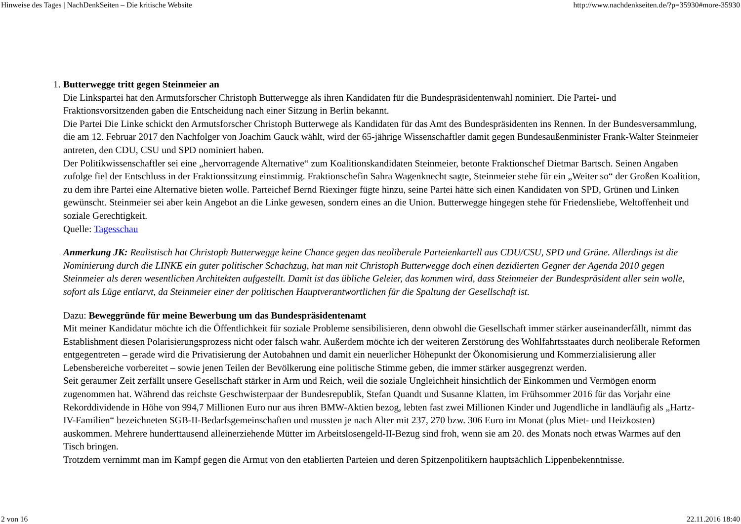Hinweise des Tages | NachDenkSeiten – Die kritische Website http://www.nachdenkseiten.de/?p=35930#more-35930
1.
Butterwegge tritt gegen Steinmeier an
Die Linkspartei hat den Armutsforscher Christoph Butterwegge als ihren Kandidaten für die Bundespräsidentenwahl nominiert. Die Partei- und Fraktionsvorsitzenden gaben die Entscheidung nach einer Sitzung in Berlin bekannt.
Die Partei Die Linke schickt den Armutsforscher Christoph Butterwege als Kandidaten für das Amt des Bundespräsidenten ins Rennen. In der Bundesversammlung, die am 12. Februar 2017 den Nachfolger von Joachim Gauck wählt, wird der 65-jährige Wissenschaftler damit gegen Bundesaußenminister Frank-Walter Steinmeier antreten, den CDU, CSU und SPD nominiert haben.
Der Politikwissenschaftler sei eine „hervorragende Alternative“ zum Koalitionskandidaten Steinmeier, betonte Fraktionschef Dietmar Bartsch. Seinen Angaben zufolge fiel der Entschluss in der Fraktionssitzung einstimmig. Fraktionschefin Sahra Wagenknecht sagte, Steinmeier stehe für ein „Weiter so“ der Großen Koalition, zu dem ihre Partei eine Alternative bieten wolle. Parteichef Bernd Riexinger fügte hinzu, seine Partei hätte sich einen Kandidaten von SPD, Grünen und Linken gewünscht. Steinmeier sei aber kein Angebot an die Linke gewesen, sondern eines an die Union. Butterwegge hingegen stehe für Friedensliebe, Weltoffenheit und soziale Gerechtigkeit.
Quelle: Tagesschau
Anmerkung JK: Realistisch hat Christoph Butterwegge keine Chance gegen das neoliberale Parteienkartell aus CDU/CSU, SPD und Grüne. Allerdings ist die Nominierung durch die LINKE ein guter politischer Schachzug, hat man mit Christoph Butterwegge doch einen dezidierten Gegner der Agenda 2010 gegen Steinmeier als deren wesentlichen Architekten aufgestellt. Damit ist das übliche Geleier, das kommen wird, dass Steinmeier der Bundespräsident aller sein wolle, sofort als Lüge entlarvt, da Steinmeier einer der politischen Hauptverantwortlichen für die Spaltung der Gesellschaft ist.
Dazu: Beweggründe für meine Bewerbung um das Bundespräsidentenamt
Mit meiner Kandidatur möchte ich die Öffentlichkeit für soziale Probleme sensibilisieren, denn obwohl die Gesellschaft immer stärker auseinanderfällt, nimmt das Establishment diesen Polarisierungsprozess nicht oder falsch wahr. Außerdem möchte ich der weiteren Zerstörung des Wohlfahrtsstaates durch neoliberale Reformen entgegentreten – gerade wird die Privatisierung der Autobahnen und damit ein neuerlicher Höhepunkt der Ökonomisierung und Kommerzialisierung aller Lebensbereiche vorbereitet – sowie jenen Teilen der Bevölkerung eine politische Stimme geben, die immer stärker ausgegrenzt werden.
Seit geraumer Zeit zerfällt unsere Gesellschaft stärker in Arm und Reich, weil die soziale Ungleichheit hinsichtlich der Einkommen und Vermögen enorm zugenommen hat. Während das reichste Geschwisterpaar der Bundesrepublik, Stefan Quandt und Susanne Klatten, im Frühsommer 2016 für das Vorjahr eine Rekorddividende in Höhe von 994,7 Millionen Euro nur aus ihren BMW-Aktien bezog, lebten fast zwei Millionen Kinder und Jugendliche in landläufig als „Hartz-IV-Familien“ bezeichneten SGB-II-Bedarfsgemeinschaften und mussten je nach Alter mit 237, 270 bzw. 306 Euro im Monat (plus Miet- und Heizkosten) auskommen. Mehrere hunderttausend alleinerziehende Mütter im Arbeitslosengeld-II-Bezug sind froh, wenn sie am 20. des Monats noch etwas Warmes auf den Tisch bringen.
Trotzdem vernimmt man im Kampf gegen die Armut von den etablierten Parteien und deren Spitzenpolitikern hauptsächlich Lippenbekenntnisse.
2 von 16 22.11.2016 18:40